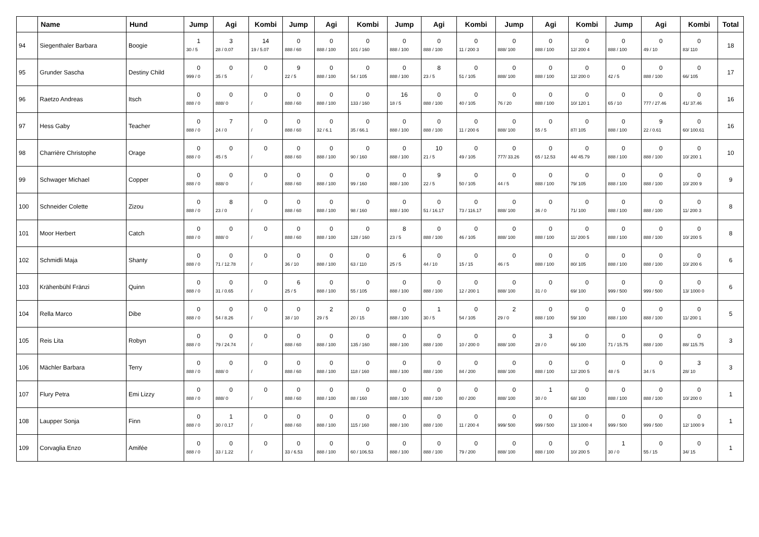| | Name | Hund | Jump | Agi | Kombi | Jump | Agi | Kombi | Jump | Agi | Kombi | Jump | Agi | Kombi | Jump | Agi | Kombi | Total |
| --- | --- | --- | --- | --- | --- | --- | --- | --- | --- | --- | --- | --- | --- | --- | --- | --- | --- | --- |
| 94 | Siegenthaler Barbara | Boogie | 1 30 / 5 | 3 28 / 0.07 | 14 19 / 5.07 | 0 888 / 60 | 0 888 / 100 | 0 101 / 160 | 0 888 / 100 | 0 888 / 100 | 0 11 / 200 3 | 0 888/ 100 | 0 888 / 100 | 0 12/ 200 4 | 0 888 / 100 | 0 49 / 10 | 0 83/ 110 | 18 |
| 95 | Grunder Sascha | Destiny Child | 0 999 / 0 | 0 35 / 5 | 0 / | 9 22 / 5 | 0 888 / 100 | 0 54 / 105 | 0 888 / 100 | 8 23 / 5 | 0 51 / 105 | 0 888/ 100 | 0 888 / 100 | 0 12/ 200 0 | 0 42 / 5 | 0 888 / 100 | 0 66/ 105 | 17 |
| 96 | Raetzo Andreas | Itsch | 0 888 / 0 | 0 888/ 0 | 0 / | 0 888 / 60 | 0 888 / 100 | 0 133 / 160 | 16 18 / 5 | 0 888 / 100 | 0 40 / 105 | 0 76 / 20 | 0 888 / 100 | 0 10/ 120 1 | 0 65 / 10 | 0 777 / 27.46 | 0 41/ 37.46 | 16 |
| 97 | Hess Gaby | Teacher | 0 888 / 0 | 7 24 / 0 | 0 / | 0 888 / 60 | 0 32 / 6.1 | 0 35 / 66.1 | 0 888 / 100 | 0 888 / 100 | 0 11 / 200 6 | 0 888/ 100 | 0 55 / 5 | 0 87/ 105 | 0 888 / 100 | 9 22 / 0.61 | 0 60/ 100.61 | 16 |
| 98 | Charrière Christophe | Orage | 0 888 / 0 | 0 45 / 5 | 0 / | 0 888 / 60 | 0 888 / 100 | 0 90 / 160 | 0 888 / 100 | 10 21 / 5 | 0 49 / 105 | 0 777/ 33.26 | 0 65 / 12.53 | 0 44/ 45.79 | 0 888 / 100 | 0 888 / 100 | 0 10/ 200 1 | 10 |
| 99 | Schwager Michael | Copper | 0 888 / 0 | 0 888/ 0 | 0 / | 0 888 / 60 | 0 888 / 100 | 0 99 / 160 | 0 888 / 100 | 9 22 / 5 | 0 50 / 105 | 0 44 / 5 | 0 888 / 100 | 0 79/ 105 | 0 888 / 100 | 0 888 / 100 | 0 10/ 200 9 | 9 |
| 100 | Schneider Colette | Zizou | 0 888 / 0 | 8 23 / 0 | 0 / | 0 888 / 60 | 0 888 / 100 | 0 98 / 160 | 0 888 / 100 | 0 51 / 16.17 | 0 73 / 116.17 | 0 888/ 100 | 0 36 / 0 | 0 71/ 100 | 0 888 / 100 | 0 888 / 100 | 0 11/ 200 3 | 8 |
| 101 | Moor Herbert | Catch | 0 888 / 0 | 0 888/ 0 | 0 / | 0 888 / 60 | 0 888 / 100 | 0 128 / 160 | 8 23 / 5 | 0 888 / 100 | 0 46 / 105 | 0 888/ 100 | 0 888 / 100 | 0 11/ 200 5 | 0 888 / 100 | 0 888 / 100 | 0 10/ 200 5 | 8 |
| 102 | Schmidli Maja | Shanty | 0 888 / 0 | 0 71 / 12.78 | 0 / | 0 36 / 10 | 0 888 / 100 | 0 63 / 110 | 6 25 / 5 | 0 44 / 10 | 0 15 / 15 | 0 46 / 5 | 0 888 / 100 | 0 80/ 105 | 0 888 / 100 | 0 888 / 100 | 0 10/ 200 6 | 6 |
| 103 | Krähenbühl Fränzi | Quinn | 0 888 / 0 | 0 31 / 0.65 | 0 / | 6 25 / 5 | 0 888 / 100 | 0 55 / 105 | 0 888 / 100 | 0 888 / 100 | 0 12 / 200 1 | 0 888/ 100 | 0 31 / 0 | 0 69/ 100 | 0 999 / 500 | 0 999 / 500 | 0 13/ 1000 0 | 6 |
| 104 | Rella Marco | Dibe | 0 888 / 0 | 0 54 / 8.26 | 0 / | 0 38 / 10 | 2 29 / 5 | 0 20 / 15 | 0 888 / 100 | 1 30 / 5 | 0 54 / 105 | 2 29 / 0 | 0 888 / 100 | 0 59/ 100 | 0 888 / 100 | 0 888 / 100 | 0 11/ 200 1 | 5 |
| 105 | Reis Lita | Robyn | 0 888 / 0 | 0 79 / 24.74 | 0 / | 0 888 / 60 | 0 888 / 100 | 0 135 / 160 | 0 888 / 100 | 0 888 / 100 | 0 10 / 200 0 | 0 888/ 100 | 3 28 / 0 | 0 66/ 100 | 0 71 / 15.75 | 0 888 / 100 | 0 88/ 115.75 | 3 |
| 106 | Mächler Barbara | Terry | 0 888 / 0 | 0 888/ 0 | 0 / | 0 888 / 60 | 0 888 / 100 | 0 118 / 160 | 0 888 / 100 | 0 888 / 100 | 0 84 / 200 | 0 888/ 100 | 0 888 / 100 | 0 12/ 200 5 | 0 48 / 5 | 0 34 / 5 | 3 28/ 10 | 3 |
| 107 | Flury Petra | Emi Lizzy | 0 888 / 0 | 0 888/ 0 | 0 / | 0 888 / 60 | 0 888 / 100 | 0 88 / 160 | 0 888 / 100 | 0 888 / 100 | 0 80 / 200 | 0 888/ 100 | 1 30 / 0 | 0 68/ 100 | 0 888 / 100 | 0 888 / 100 | 0 10/ 200 0 | 1 |
| 108 | Laupper Sonja | Finn | 0 888 / 0 | 1 30 / 0.17 | 0 / | 0 888 / 60 | 0 888 / 100 | 0 115 / 160 | 0 888 / 100 | 0 888 / 100 | 0 11 / 200 4 | 0 999/ 500 | 0 999 / 500 | 0 13/ 1000 4 | 0 999 / 500 | 0 999 / 500 | 0 12/ 1000 9 | 1 |
| 109 | Corvaglia Enzo | Amifée | 0 888 / 0 | 0 33 / 1.22 | 0 / | 0 33 / 6.53 | 0 888 / 100 | 0 60 / 106.53 | 0 888 / 100 | 0 888 / 100 | 0 79 / 200 | 0 888/ 100 | 0 888 / 100 | 0 10/ 200 5 | 1 30 / 0 | 0 55 / 15 | 0 34/ 15 | 1 |